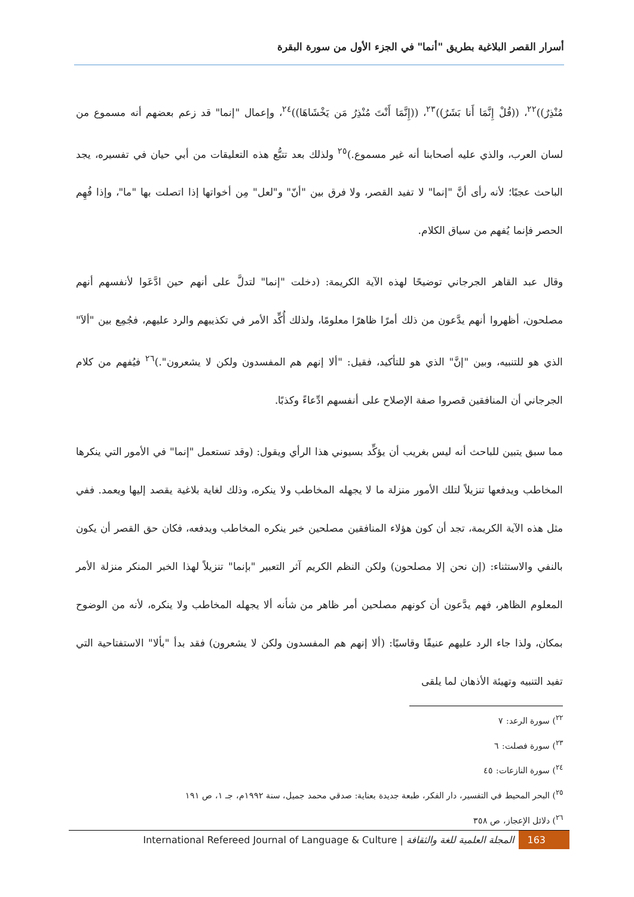أسرار القصر البلاغية بطريق "أنما" في الجزء الأول من سورة البقرة
مُنْذِرٌ))<sup>٢٢</sup>، ((قُلْ إِنَّمَا أَنا بَشَرٌ))<sup>٢٣</sup>، ((إِنَّمَا أَنْتَ مُنْذِرُ مَن يَخْشَاهَا))<sup>٢٤</sup>، وإعمال "إنما" قد زعم بعضهم أنه مسموع من لسان العرب، والذي عليه أصحابنا أنه غير مسموع.)<sup>٢٥</sup> ولذلك بعد تتبُّع هذه التعليقات من أبي حيان في تفسيره، يجد الباحث عجبًا؛ لأنه رأى أنَّ "إنما" لا تفيد القصر، ولا فرق بين "أنّ" و"لعل" مِن أخواتها إذا اتصلت بها "ما"، وإذا فُهِم الحصر فإنما يُفهم من سياق الكلام.
وقال عبد القاهر الجرجاني توضيحًا لهذه الآية الكريمة: (دخلت "إنما" لتدلَّ على أنهم حين ادَّعَوا لأنفسهم أنهم مصلحون، أظهروا أنهم يدَّعون من ذلك أمرًا ظاهرًا معلومًا، ولذلك أُكِّد الأمر في تكذيبهم والرد عليهم، فجُمِع بين "ألاَ" الذي هو للتنبيه، وبين "إنَّ" الذي هو للتأكيد، فقيل: "ألا إنهم هم المفسدون ولكن لا يشعرون".)<sup>٢٦</sup> فيُفهم من كلام الجرجاني أن المنافقين قصروا صفة الإصلاح على أنفسهم ادِّعاءً وكذبًا.
مما سبق يتبين للباحث أنه ليس بغريب أن يؤكِّد بسيوني هذا الرأي ويقول: (وقد تستعمل "إنما" في الأمور التي ينكرها المخاطب ويدفعها تنزيلاً لتلك الأمور منزلة ما لا يجهله المخاطب ولا ينكره، وذلك لغاية بلاغية يقصد إليها ويعمد. ففي مثل هذه الآية الكريمة، تجد أن كون هؤلاء المنافقين مصلحين خبر ينكره المخاطب ويدفعه، فكان حق القصر أن يكون بالنفي والاستثناء: (إن نحن إلا مصلحون) ولكن النظم الكريم آثر التعبير "بإنما" تنزيلاً لهذا الخبر المنكر منزلة الأمر المعلوم الظاهر، فهم يدَّعون أن كونهم مصلحين أمر ظاهر من شأنه ألا يجهله المخاطب ولا ينكره، لأنه من الوضوح بمكان، ولذا جاء الرد عليهم عنيفًا وقاسيًا: (ألا إنهم هم المفسدون ولكن لا يشعرون) فقد بدأ "بألا" الاستفتاحية التي تفيد التنبيه وتهيئة الأذهان لما يلقى
<sup>٢٢</sup>) سورة الرعد: ٧
<sup>٢٣</sup>) سورة فصلت: ٦
<sup>٢٤</sup>) سورة النازعات: ٤٥
<sup>٢٥</sup>) البحر المحيط في التفسير، دار الفكر، طبعة جديدة بعناية: صدقي محمد جميل، سنة ١٩٩٢م، جـ ١، ص ١٩١
<sup>٢٦</sup>) دلائل الإعجاز، ص ٣٥٨
International Refereed Journal of Language & Culture | المجلة العلمية للغة والثقافة 163